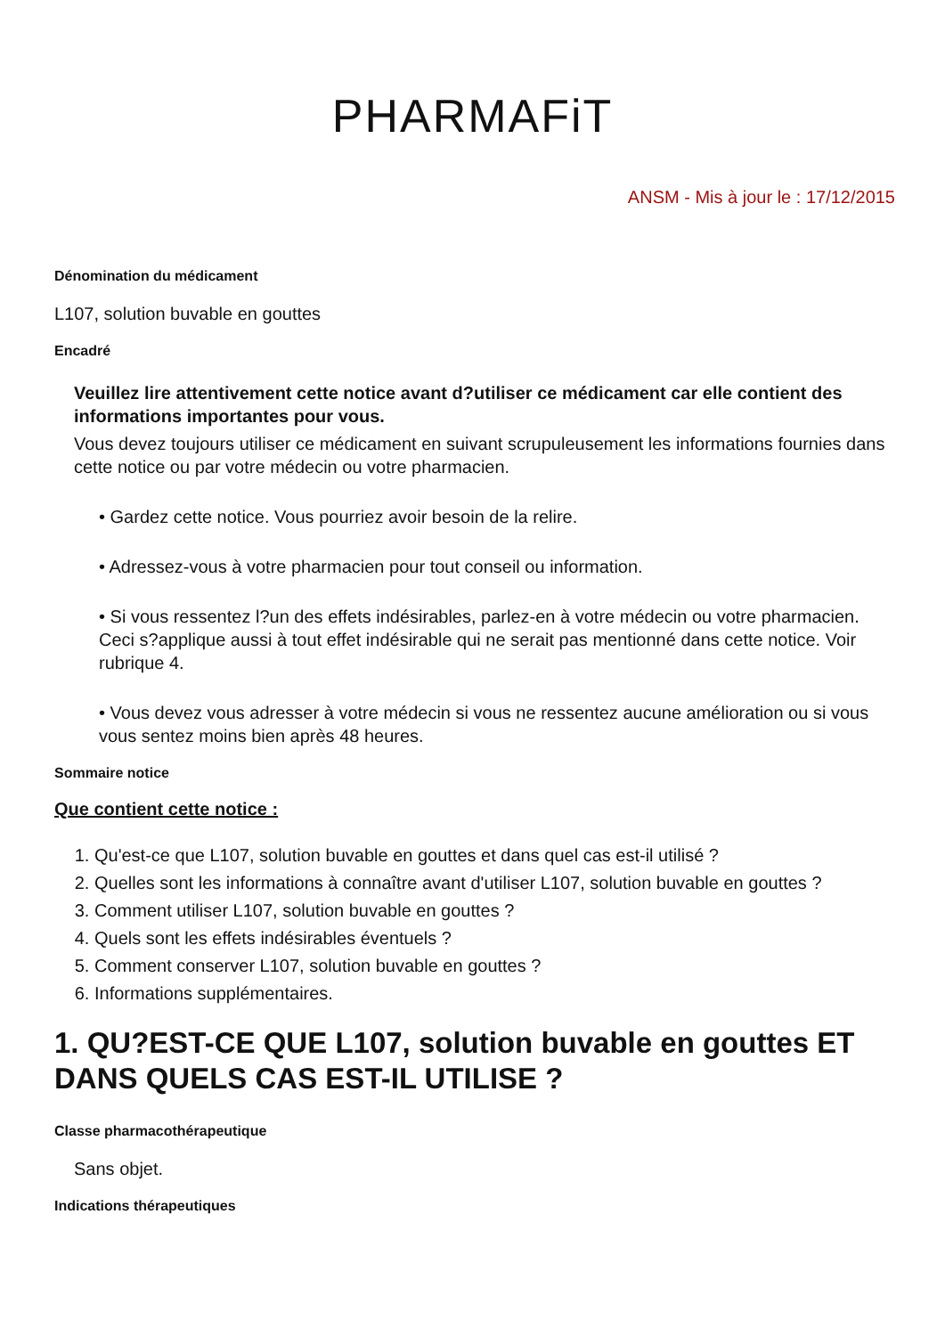PHARMAFiT
ANSM - Mis à jour le : 17/12/2015
Dénomination du médicament
L107, solution buvable en gouttes
Encadré
Veuillez lire attentivement cette notice avant d?utiliser ce médicament car elle contient des informations importantes pour vous.
Vous devez toujours utiliser ce médicament en suivant scrupuleusement les informations fournies dans cette notice ou par votre médecin ou votre pharmacien.
• Gardez cette notice. Vous pourriez avoir besoin de la relire.
• Adressez-vous à votre pharmacien pour tout conseil ou information.
• Si vous ressentez l?un des effets indésirables, parlez-en à votre médecin ou votre pharmacien. Ceci s?applique aussi à tout effet indésirable qui ne serait pas mentionné dans cette notice. Voir rubrique 4.
• Vous devez vous adresser à votre médecin si vous ne ressentez aucune amélioration ou si vous vous sentez moins bien après 48 heures.
Sommaire notice
Que contient cette notice :
1. Qu'est-ce que L107, solution buvable en gouttes et dans quel cas est-il utilisé ?
2. Quelles sont les informations à connaître avant d'utiliser L107, solution buvable en gouttes ?
3. Comment utiliser L107, solution buvable en gouttes ?
4. Quels sont les effets indésirables éventuels ?
5. Comment conserver L107, solution buvable en gouttes ?
6. Informations supplémentaires.
1. QU?EST-CE QUE L107, solution buvable en gouttes ET DANS QUELS CAS EST-IL UTILISE ?
Classe pharmacothérapeutique
Sans objet.
Indications thérapeutiques